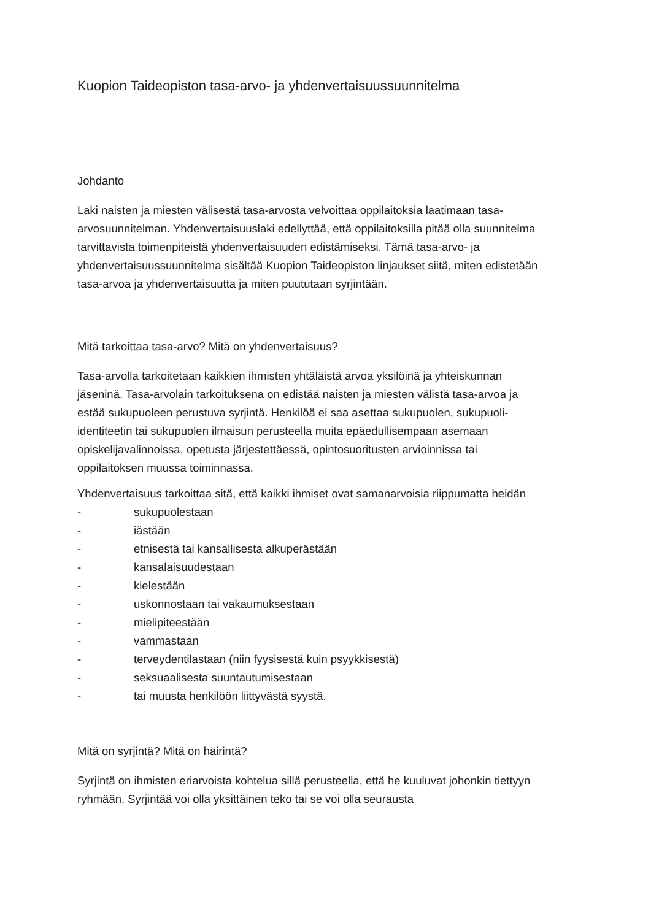Kuopion Taideopiston tasa-arvo- ja yhdenvertaisuussuunnitelma
Johdanto
Laki naisten ja miesten välisestä tasa-arvosta velvoittaa oppilaitoksia laatimaan tasa-arvosuunnitelman. Yhdenvertaisuuslaki edellyttää, että oppilaitoksilla pitää olla suunnitelma tarvittavista toimenpiteistä yhdenvertaisuuden edistämiseksi. Tämä tasa-arvo- ja yhdenvertaisuussuunnitelma sisältää Kuopion Taideopiston linjaukset siitä, miten edistetään tasa-arvoa ja yhdenvertaisuutta ja miten puututaan syrjintään.
Mitä tarkoittaa tasa-arvo? Mitä on yhdenvertaisuus?
Tasa-arvolla tarkoitetaan kaikkien ihmisten yhtäläistä arvoa yksilöinä ja yhteiskunnan jäseninä. Tasa-arvolain tarkoituksena on edistää naisten ja miesten välistä tasa-arvoa ja estää sukupuoleen perustuva syrjintä. Henkilöä ei saa asettaa sukupuolen, sukupuoli-identiteetin tai sukupuolen ilmaisun perusteella muita epäedullisempaan asemaan opiskelijavalinnoissa, opetusta järjestettäessä, opintosuoritusten arvioinnissa tai oppilaitoksen muussa toiminnassa.
Yhdenvertaisuus tarkoittaa sitä, että kaikki ihmiset ovat samanarvoisia riippumatta heidän
- sukupuolestaan
- iästään
- etnisestä tai kansallisesta alkuperästään
- kansalaisuudestaan
- kielestään
- uskonnostaan tai vakaumuksestaan
- mielipiteestään
- vammastaan
- terveydentilastaan (niin fyysisestä kuin psyykkisestä)
- seksuaalisesta suuntautumisestaan
- tai muusta henkilöön liittyvästä syystä.
Mitä on syrjintä? Mitä on häirintä?
Syrjintä on ihmisten eriarvoista kohtelua sillä perusteella, että he kuuluvat johonkin tiettyyn ryhmään. Syrjintää voi olla yksittäinen teko tai se voi olla seurausta